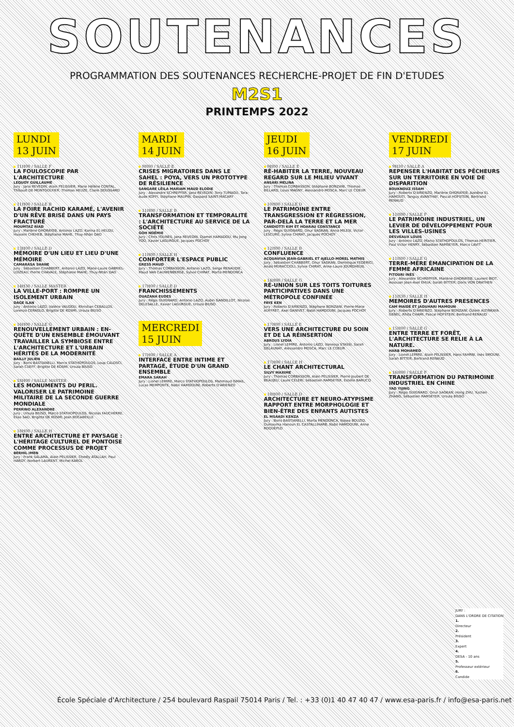SOUTENANCES
PROGRAMMATION DES SOUTENANCES RECHERCHE-PROJET DE FIN D'ETUDES
M2S1
PRINTEMPS 2022
LUNDI
13 JUIN
11H00 / SALLE F
LA FOULOSCOPIE PAR L'ARCHITECTURE
LEQUOY GUILLAUME
Jury : Jana REVEDIN, Alain PELISSIER, Marie Hélène CONTAL, Thibault DE MONTGOLFIER, Thomas HEUZE, Claire DOUSSARD
11H00 / SALLE B
LA FOIRE RACHID KARAMÉ, L'AVENIR D'UN RÊVE BRISÉ DANS UN PAYS FRACTURÉ
MOUMTAZ RIAD
Jury : Marlène GHORAYEB, Antonio LAZO, Karina EL HELOU, Hussein CHEHEB, Stéphanie MAHE, Thuy-Nhân DAO
13H00 / SALLE D
MÉMOIRE D'UN LIEU ET LIEU D'UNE MÉMOIRE
CAMARASA SHANE
Jury : Sébastien CHABBERT, Antonio LAZO, Marie-Laure GABRIEL-LOIZEAU, Pierre CHAVALE, Stéphanie MAHE, Thuy-Nhân DAO
14H30 / SALLE MASTER
LA VILLE-PORT : ROMPRE UN ISOLEMENT URBAIN
DAGE ILAN
Jury : Antonio LAZO, Valérie VAUDOU, Khristian CEBALLOS, Lorenzo CERAOLO, Brigitte DE KOSMI, Ursula BIUSO
16H00 / SALLE G
RENOUVELLEMENT URBAIN : EN-QUÊTE D'UN ENSEMBLE ÉMOUVANT
TRAVAILLER LA SYMBIOSE ENTRE L'ARCHITECTURE ET L'URBAIN HÉRITÉS DE LA MODERNITÉ
BAILLY JULIEN
Jury : Boris BASTIANELLI, Marco STATHOPOULOS, Loup CALOSCI, Sarah CUEFF, Brigitte DE KOSMI, Ursula BIUSO
18H00 / SALLE MASTER
LES MONUMENTS DU PERIL. VALORISER LE PATRIMOINE MILITAIRE DE LA SECONDE GUERRE MONDIALE
PERRINO ALEXANDRE
Jury : Ursula BIUSO, Marco STATHOPOULOS, Nicolas FAUCHERRE, Elias SAD, Brigitte DE KOSMI, Jean BOCABEILLE
18H00 / SALLE H
ENTRE ARCHITECTURE ET PAYSAGE : L'HÉRITAGE CULTUREL DE PONTOISE COMME PROCESSUS DE PROJET
BERHIL IMEN
Jury : Frank SALAMA, Alain PELISSIER, Chedly ATALLAH, Paul HARDY, Norbert LAURENT, Michel KAROL
MARDI
14 JUIN
9H00 / SALLE E
CRISES MIGRATOIRES DANS LE SAHEL : POYA, VERS UN PROTOTYPE DE RÉSILIENCE
SANGARE LÉILA MARIAM MAUD ELODIE
Jury : Alexandre SCHREPFER, Jana REVEDIN, Tony TUMAGU, Tara-Aude KOFFI, Stéphane MAUPIN, Gaspard SAINT-MACARY
11H00 / SALLE B
TRANSFORMATION ET TEMPORALITÉ : L'ARCHITECTURE AU SERVICE DE LA SOCIÉTÉ
GOH NOÉMIE
Jury : Chris YOUNES, Jana REVEDIN, Djamel HAMADOU, Mu Jong YOO, Xavier LAGURGUE, Jacques POCHOY
11H00 / SALLE H
CONFORTER L'ESPACE PUBLIC
GRESS MAUD
Jury : Thomas CORBASSON, Antonio LAZO, Serge RENAUDIE, Maud VAN CAUWENBERGE, Sylvie CHIRAT, Marta MENDONCA
17H00 / SALLE D
FRANCHISSEMENTS
OUAZANA EUDES
Jury : Régis GUIGNARD, Antonio LAZO, Aubin GANDILLOT, Nicolas DELESALLE, Xavier LAGURGUE, Ursula BIUSO
MERCREDI
15 JUIN
17H00 / SALLE A
INTERFACE ENTRE INTIME ET PARTAGÉ, ÉTUDE D'UN GRAND ENSEMBLE
EMARA SARAH
Jury : Lionel LEMIRE, Marco STATHOPOULOS, Mahmoud ISMAIL, Lucas MEMPONTE, Nabil HAMDOUNI, Roberto D'ARIENZO
JEUDI
16 JUIN
9H00 / SALLE E
RÉ-HABITER LA TERRE, NOUVEAU REGARD SUR LE MILIEU VIVANT
ANSARI MELINA
Jury : Thomas CORBASSON, Stéphane BONZANI, Thomas BILLARD, Louis MAGNY, Alessandro MOSCA, Marc LE COEUR
10H00 / SALLE D
LE PATRIMOINE ENTRE TRANSGRESSION ET RÉGRESSION, PAR-DELÀ LA TERRE ET LA MER
CANDIOTTI KIM ET HOARAU CONSTANCE
Jury : Régis GUIGNARD, Onur SAGKAN, Anna MILESI, Victor LESCURE, Sylvie CHIRAT, Jacques POCHOY
12H00 / SALLE B
CONFLUENCE
ACQUAVIVA JEAN-GABRIEL ET AJELLO-MOREL MATHIS
Jury : Sébastien CHABBERT, Onur SAGKAN, Dominique FEDERICI, Anaïs MURACCIOLI, Sylvie CHIRAT, Anne-Laure JOURDHEUIL
14H00 / SALLE G
RÉ-UNION SUR LES TOITS TOITURES PARTICIPATIVES DANS UNE MÉTROPOLE CONFINÉE
FAYE KEN
Jury : Roberto D'ARIENZO, Stéphane BONZANI, Pierre-Marie AUFFRET, Axel GANIVET, Nabil HAMDOUNI, Jacques POCHOY
17H00 / SALLE E
VERS UNE ARCHITECTURE DU SOIN ET DE LA RÉINSERTION
ABROUS LYDIA
Jury : Lionel LEMIRE, Antonio LAZO, Vanessa STASSI, Sarah DELAUNAY, Alessandro MOSCA, Marc LE COEUR
17H00 / SALLE H
LE CHANT ARCHITECTURAL
SILVY MAXIME
Jury : Thomas CORBASSON, Alain PELISSIER, Pierre Joubert DE BEAUJEU, Laure CELERI, Sébastien RAMSEYER, Estelle BARUCQ
18H00 / SALLE D
ARCHITECTURE ET NEURO-ATYPISME RAPPORT ENTRE MORPHOLOGIE ET BIEN-ÊTRE DES ENFANTS AUTISTES
EL MSAADI KENZA
Jury : Boris BASTIANELLI, Marta MENDONCA, Najwa BOUZID, Oumayma Hanoun EL CASTALLIHARB, Nabil HAMDOUNI, Anne ROQUEPLO
VENDREDI
17 JUIN
9H30 / SALLE A
REPENSER L'HABITAT DES PÊCHEURS SUR UN TERRITOIRE EN VOIE DE DISPARITION
BOUKNOUZ ISSAM
Jury : Roberto D'ARIENZO, Marlène GHORAYEB, Azedine EL HAMOUTI, Tanguy AVANTHAY, Pascal HOFSTEIN, Bertrand RENAUD
11H00 / SALLE F
LE PATRIMOINE INDUSTRIEL, UN LEVIER DE DÉVELOPPEMENT POUR LES VILLES-USINES
DESVEAUX LOUIS
Jury : Antonio LAZO, Marco STATHOPOULOS, Thomas HERITIER, Paul Victor HENRY, Sébastien RAMSEYER, Marco LAVIT
11H00 / SALLE G
TERRE-MÈRE ÉMANCIPATION DE LA FEMME AFRICAINE
FITOURI INÈS
Jury : Alexandre SCHREPFER, Marlène GHORAYEB, Laurent BIOT, Assouan Jean-Axel EHUA, Sarah BITTER, Doris VON DRATHEN
11H30 / SALLE H
MEMOIRES D'AUTRES PRESENCES
CAM MAIDÉ ET JAOUHARI MAMOUN
Jury : Roberto D'ARIENZO, Stéphane BONZANI, Özlem ALTINKAYA GENEL, Rhita CHAMI, Pascal HOFSTEIN, Bertrand RENAUD
15H00 / SALLE G
ENTRE TERRE ET FORÊT, L'ARCHITECTURE SE RELIE À LA NATURE.
HARB MOHAMED
Jury : Lionel LEMIRE, Alain PELISSIER, Hans FAHRNI, Inès SMOUNI, Sarah BITTER, Bertrand RENAUD
16H00 / SALLE F
TRANSFORMATION DU PATRIMOINE INDUSTRIEL EN CHINE
YAO YIJING
Jury : Régis GUIGNARD, Onur SAGKAN, Hong ZHU, Yuchen ZHANG, Sébastien RAMSEYER, Ursula BIUSO
JURY :
DANS L'ORDRE DE CITATION
1.
Directeur
2.
Président
3.
Expert
4.
DESA - 10 ans
5.
Professeur extérieur
6.
Candide
École Spéciale d'Architecture / 254 boulevard Raspail 75014 Paris / Tel. : +33 (0)1 40 47 40 47 / www.esa-paris.fr / info@esa-paris.net